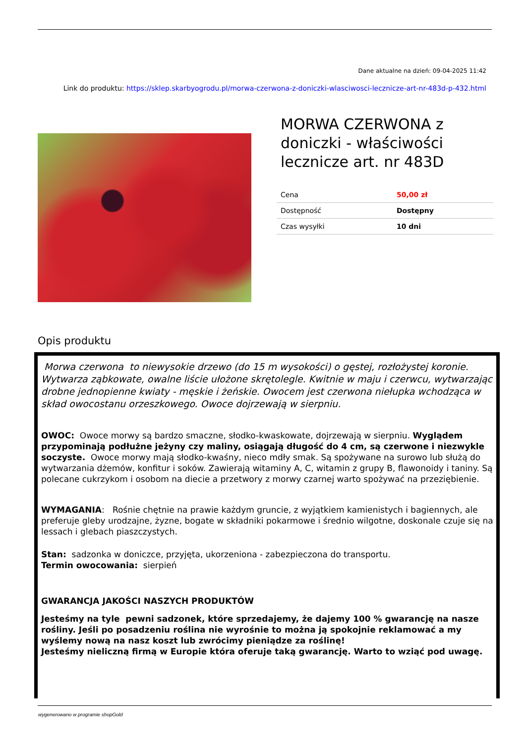Dane aktualne na dzień: 09-04-2025 11:42
Link do produktu: https://sklep.skarbyogrodu.pl/morwa-czerwona-z-doniczki-wlasciwosci-lecznicze-art-nr-483d-p-432.html
MORWA CZERWONA z doniczki - właściwości lecznicze art. nr 483D
| Cena | 50,00 zł |
| Dostępność | Dostępny |
| Czas wysyłki | 10 dni |
Opis produktu
Morwa czerwona to niewysokie drzewo (do 15 m wysokości) o gęstej, rozłożystej koronie. Wytwarza ząbkowate, owalne liście ułożone skrętolegle. Kwitnie w maju i czerwcu, wytwarzając drobne jednopienne kwiaty - męskie i żeńskie. Owocem jest czerwona niełupka wchodząca w skład owocostanu orzeszkowego. Owoce dojrzewają w sierpniu.
OWOC: Owoce morwy są bardzo smaczne, słodko-kwaskowate, dojrzewają w sierpniu. Wyglądem przypominają podłużne jeżyny czy maliny, osiągają długość do 4 cm, są czerwone i niezwykle soczyste. Owoce morwy mają słodko-kwaśny, nieco mdły smak. Są spożywane na surowo lub służą do wytwarzania dżemów, konfitur i soków. Zawierają witaminy A, C, witamin z grupy B, flawonoidy i taniny. Są polecane cukrzykom i osobom na diecie a przetwory z morwy czarnej warto spożywać na przeziębienie.
WYMAGANIA: Rośnie chętnie na prawie każdym gruncie, z wyjątkiem kamienistych i bagiennych, ale preferuje gleby urodzajne, żyzne, bogate w składniki pokarmowe i średnio wilgotne, doskonale czuje się na lessach i glebach piaszczystych.
Stan: sadzonka w doniczce, przyjęta, ukorzeniona - zabezpieczona do transportu.
Termin owocowania: sierpień
GWARANCJA JAKOŚCI NASZYCH PRODUKTÓW
Jesteśmy na tyle pewni sadzonek, które sprzedajemy, że dajemy 100 % gwarancję na nasze rośliny. Jeśli po posadzeniu roślina nie wyrośnie to można ją spokojnie reklamować a my wyślemy nową na nasz koszt lub zwrócimy pieniądze za roślinę!
Jesteśmy nieliczną firmą w Europie która oferuje taką gwarancję. Warto to wziąć pod uwagę.
wygenerowano w programie shopGold